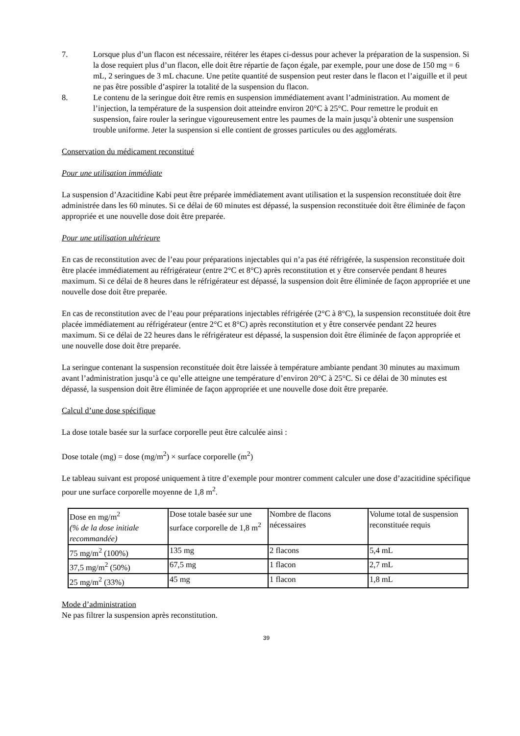7. Lorsque plus d’un flacon est nécessaire, réitérer les étapes ci-dessus pour achever la préparation de la suspension. Si la dose requiert plus d’un flacon, elle doit être répartie de façon égale, par exemple, pour une dose de 150 mg = 6 mL, 2 seringues de 3 mL chacune. Une petite quantité de suspension peut rester dans le flacon et l’aiguille et il peut ne pas être possible d’aspirer la totalité de la suspension du flacon.
8. Le contenu de la seringue doit être remis en suspension immédiatement avant l’administration. Au moment de l’injection, la température de la suspension doit atteindre environ 20°C à 25°C. Pour remettre le produit en suspension, faire rouler la seringue vigoureusement entre les paumes de la main jusqu’à obtenir une suspension trouble uniforme. Jeter la suspension si elle contient de grosses particules ou des agglomérats.
Conservation du médicament reconstitué
Pour une utilisation immédiate
La suspension d’Azacitidine Kabi peut être préparée immédiatement avant utilisation et la suspension reconstituée doit être administrée dans les 60 minutes. Si ce délai de 60 minutes est dépassé, la suspension reconstituée doit être éliminée de façon appropriée et une nouvelle dose doit être preparée.
Pour une utilisation ultérieure
En cas de reconstitution avec de l’eau pour préparations injectables qui n’a pas été réfrigérée, la suspension reconstituée doit être placée immédiatement au réfrigérateur (entre 2°C et 8°C) après reconstitution et y être conservée pendant 8 heures maximum. Si ce délai de 8 heures dans le réfrigérateur est dépassé, la suspension doit être éliminée de façon appropriée et une nouvelle dose doit être preparée.
En cas de reconstitution avec de l’eau pour préparations injectables réfrigérée (2°C à 8°C), la suspension reconstituée doit être placée immédiatement au réfrigérateur (entre 2°C et 8°C) après reconstitution et y être conservée pendant 22 heures maximum. Si ce délai de 22 heures dans le réfrigérateur est dépassé, la suspension doit être éliminée de façon appropriée et une nouvelle dose doit être preparée.
La seringue contenant la suspension reconstituée doit être laissée à température ambiante pendant 30 minutes au maximum avant l’administration jusqu’à ce qu’elle atteigne une température d’environ 20°C à 25°C. Si ce délai de 30 minutes est dépassé, la suspension doit être éliminée de façon appropriée et une nouvelle dose doit être preparée.
Calcul d’une dose spécifique
La dose totale basée sur la surface corporelle peut être calculée ainsi :
Dose totale (mg) = dose (mg/m<sup>2</sup>) × surface corporelle (m<sup>2</sup>)
Le tableau suivant est proposé uniquement à titre d’exemple pour montrer comment calculer une dose d’azacitidine spécifique pour une surface corporelle moyenne de 1,8 m<sup>2</sup>.
| Dose en mg/m<sup>2</sup> (% de la dose initiale recommandée) | Dose totale basée sur une surface corporelle de 1,8 m<sup>2</sup> | Nombre de flacons nécessaires | Volume total de suspension reconstituée requis |
| 75 mg/m<sup>2</sup> (100%) | 135 mg | 2 flacons | 5,4 mL |
| 37,5 mg/m<sup>2</sup> (50%) | 67,5 mg | 1 flacon | 2,7 mL |
| 25 mg/m<sup>2</sup> (33%) | 45 mg | 1 flacon | 1,8 mL |
Mode d’administration
Ne pas filtrer la suspension après reconstitution.
39